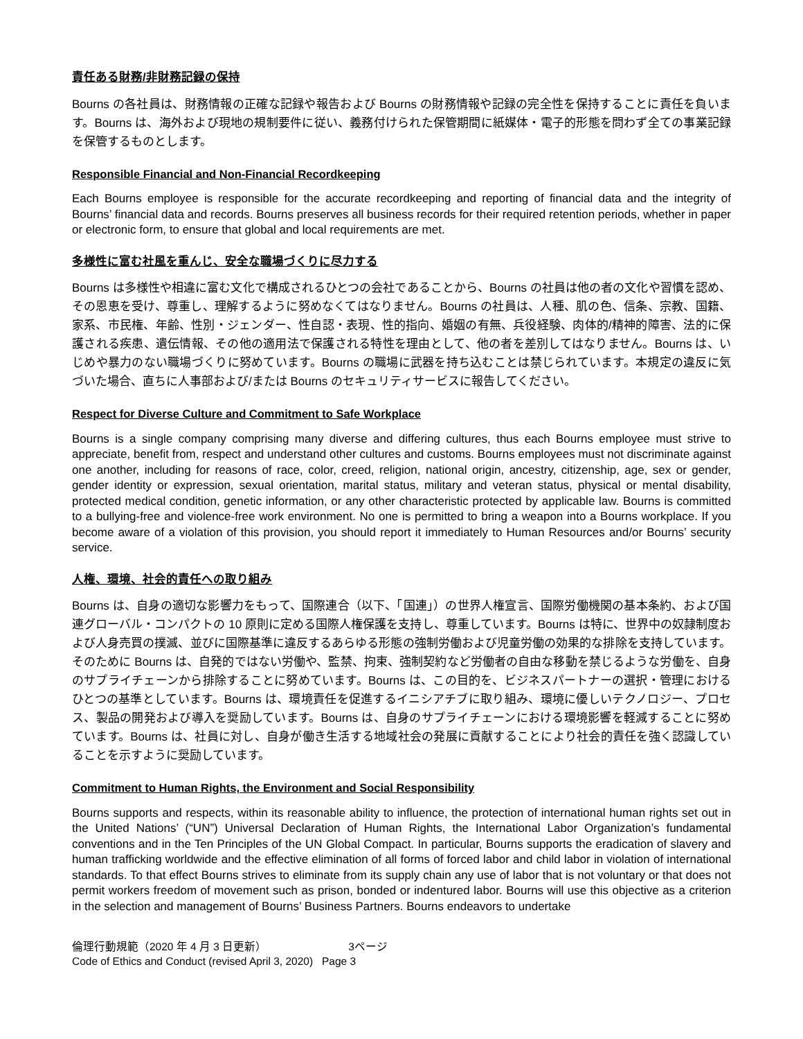責任ある財務/非財務記録の保持
Bourns の各社員は、財務情報の正確な記録や報告および Bourns の財務情報や記録の完全性を保持することに責任を負います。Bourns は、海外および現地の規制要件に従い、義務付けられた保管期間に紙媒体・電子的形態を問わず全ての事業記録を保管するものとします。
Responsible Financial and Non-Financial Recordkeeping
Each Bourns employee is responsible for the accurate recordkeeping and reporting of financial data and the integrity of Bourns’ financial data and records. Bourns preserves all business records for their required retention periods, whether in paper or electronic form, to ensure that global and local requirements are met.
多様性に富む社風を重んじ、安全な職場づくりに尽力する
Bourns は多様性や相違に富む文化で構成されるひとつの会社であることから、Bourns の社員は他の者の文化や習慣を認め、その恩恵を受け、尊重し、理解するように努めなくてはなりません。Bourns の社員は、人種、肌の色、信条、宗教、国籍、家系、市民権、年齢、性別・ジェンダー、性自認・表現、性的指向、婚姻の有無、兵役経験、肉体的/精神的障害、法的に保護される疾患、遺伝情報、その他の適用法で保護される特性を理由として、他の者を差別してはなりません。Bourns は、いじめや暴力のない職場づくりに努めています。Bourns の職場に武器を持ち込むことは禁じられています。本規定の違反に気づいた場合、直ちに人事部および/または Bourns のセキュリティサービスに報告してください。
Respect for Diverse Culture and Commitment to Safe Workplace
Bourns is a single company comprising many diverse and differing cultures, thus each Bourns employee must strive to appreciate, benefit from, respect and understand other cultures and customs. Bourns employees must not discriminate against one another, including for reasons of race, color, creed, religion, national origin, ancestry, citizenship, age, sex or gender, gender identity or expression, sexual orientation, marital status, military and veteran status, physical or mental disability, protected medical condition, genetic information, or any other characteristic protected by applicable law. Bourns is committed to a bullying-free and violence-free work environment. No one is permitted to bring a weapon into a Bourns workplace. If you become aware of a violation of this provision, you should report it immediately to Human Resources and/or Bourns’ security service.
人権、環境、社会的責任への取り組み
Bourns は、自身の適切な影響力をもって、国際連合（以下、「国連」）の世界人権宣言、国際労働機関の基本条約、および国連グローバル・コンパクトの 10 原則に定める国際人権保護を支持し、尊重しています。Bourns は特に、世界中の奴隷制度および人身売買の撲滅、並びに国際基準に違反するあらゆる形態の強制労働および児童労働の効果的な排除を支持しています。そのために Bourns は、自発的ではない労働や、監禁、拘束、強制契約など労働者の自由な移動を禁じるような労働を、自身のサプライチェーンから排除することに努めています。Bourns は、この目的を、ビジネスパートナーの選択・管理におけるひとつの基準としています。Bourns は、環境責任を促進するイニシアチブに取り組み、環境に優しいテクノロジー、プロセス、製品の開発および導入を奨励しています。Bourns は、自身のサプライチェーンにおける環境影響を軽減することに努めています。Bourns は、社員に対し、自身が働き生活する地域社会の発展に貢献することにより社会的責任を強く認識していることを示すように奨励しています。
Commitment to Human Rights, the Environment and Social Responsibility
Bourns supports and respects, within its reasonable ability to influence, the protection of international human rights set out in the United Nations’ (“UN”) Universal Declaration of Human Rights, the International Labor Organization’s fundamental conventions and in the Ten Principles of the UN Global Compact. In particular, Bourns supports the eradication of slavery and human trafficking worldwide and the effective elimination of all forms of forced labor and child labor in violation of international standards. To that effect Bourns strives to eliminate from its supply chain any use of labor that is not voluntary or that does not permit workers freedom of movement such as prison, bonded or indentured labor. Bourns will use this objective as a criterion in the selection and management of Bourns’ Business Partners. Bourns endeavors to undertake
倫理行動規範（2020 年 4 月 3 日更新） 3ページ
Code of Ethics and Conduct (revised April 3, 2020) Page 3